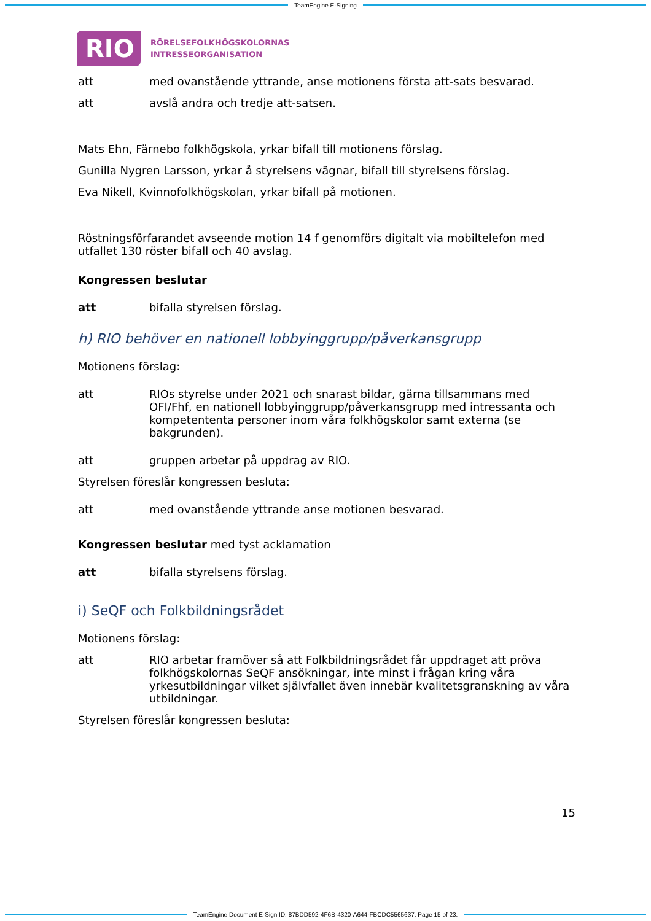TeamEngine E-Signing
RIO
RÖRELSEFOLKHÖGSKOLORNAS
INTRESSEORGANISATION
att med ovanstående yttrande, anse motionens första att-sats besvarad.
att avslå andra och tredje att-satsen.
Mats Ehn, Färnebo folkhögskola, yrkar bifall till motionens förslag.
Gunilla Nygren Larsson, yrkar å styrelsens vägnar, bifall till styrelsens förslag.
Eva Nikell, Kvinnofolkhögskolan, yrkar bifall på motionen.
Röstningsförfarandet avseende motion 14 f genomförs digitalt via mobiltelefon med utfallet 130 röster bifall och 40 avslag.
Kongressen beslutar
att bifalla styrelsen förslag.
h) RIO behöver en nationell lobbyinggrupp/påverkansgrupp
Motionens förslag:
att RIOs styrelse under 2021 och snarast bildar, gärna tillsammans med OFI/Fhf, en nationell lobbyinggrupp/påverkansgrupp med intressanta och kompetententa personer inom våra folkhögskolor samt externa (se bakgrunden).
att gruppen arbetar på uppdrag av RIO.
Styrelsen föreslår kongressen besluta:
att med ovanstående yttrande anse motionen besvarad.
Kongressen beslutar med tyst acklamation
att bifalla styrelsens förslag.
i) SeQF och Folkbildningsrådet
Motionens förslag:
att RIO arbetar framöver så att Folkbildningsrådet får uppdraget att pröva folkhögskolornas SeQF ansökningar, inte minst i frågan kring våra yrkesutbildningar vilket självfallet även innebär kvalitetsgranskning av våra utbildningar.
Styrelsen föreslår kongressen besluta:
15
TeamEngine Document E-Sign ID: 87BDD592-4F6B-4320-A644-FBCDC5565637. Page 15 of 23.